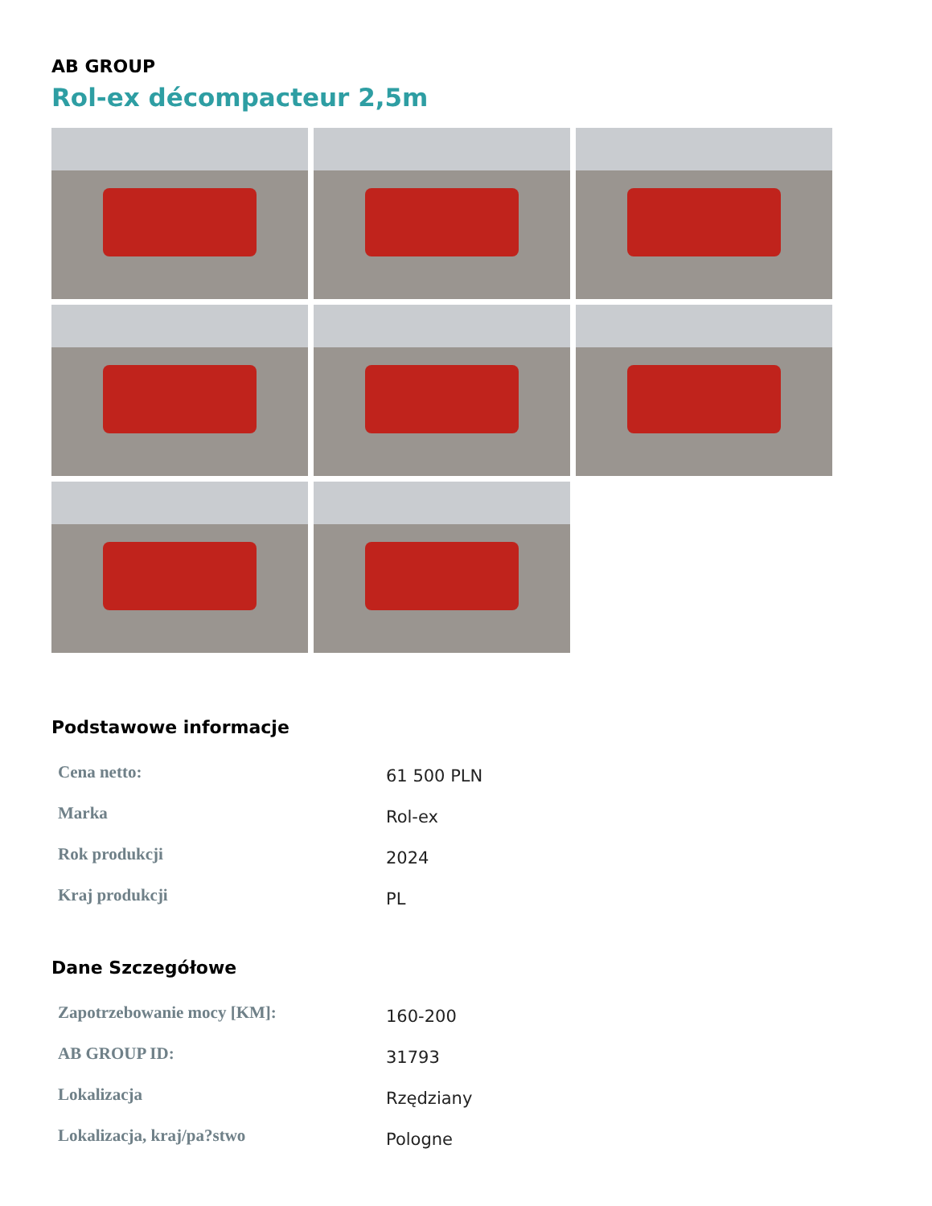AB GROUP
Rol-ex décompacteur 2,5m
Podstawowe informacje
| Cena netto: | 61 500 PLN |
| Marka | Rol-ex |
| Rok produkcji | 2024 |
| Kraj produkcji | PL |
Dane Szczegółowe
| Zapotrzebowanie mocy [KM]: | 160-200 |
| AB GROUP ID: | 31793 |
| Lokalizacja | Rzędziany |
| Lokalizacja, kraj/pa?stwo | Pologne |